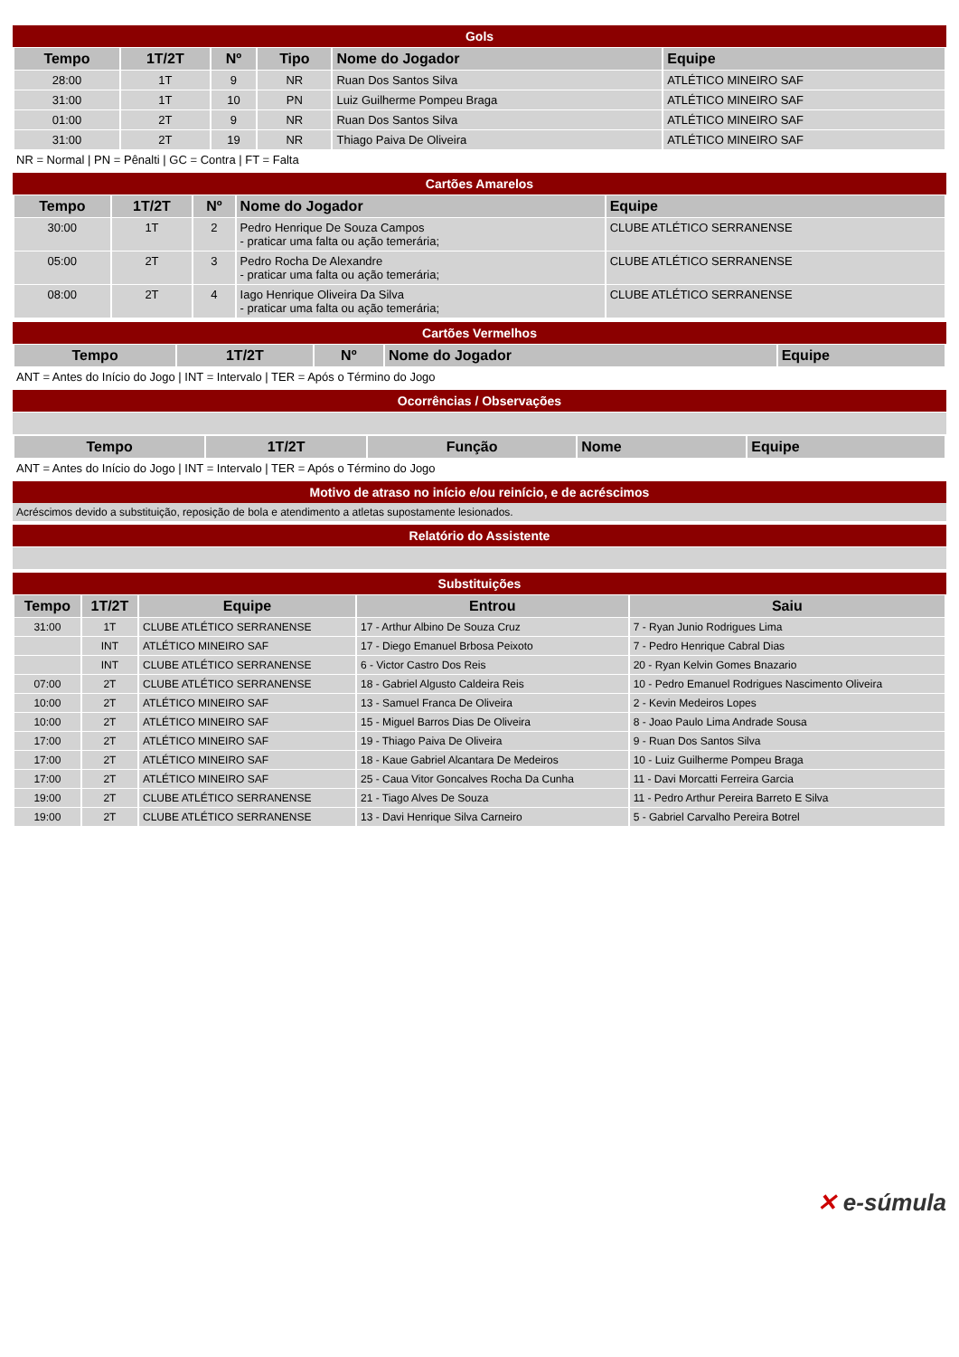Gols
| Tempo | 1T/2T | Nº | Tipo | Nome do Jogador | Equipe |
| --- | --- | --- | --- | --- | --- |
| 28:00 | 1T | 9 | NR | Ruan Dos Santos Silva | ATLÉTICO MINEIRO SAF |
| 31:00 | 1T | 10 | PN | Luiz Guilherme Pompeu Braga | ATLÉTICO MINEIRO SAF |
| 01:00 | 2T | 9 | NR | Ruan Dos Santos Silva | ATLÉTICO MINEIRO SAF |
| 31:00 | 2T | 19 | NR | Thiago Paiva De Oliveira | ATLÉTICO MINEIRO SAF |
NR = Normal | PN = Pênalti | GC = Contra | FT = Falta
Cartões Amarelos
| Tempo | 1T/2T | Nº | Nome do Jogador | Equipe |
| --- | --- | --- | --- | --- |
| 30:00 | 1T | 2 | Pedro Henrique De Souza Campos - praticar uma falta ou ação temerária; | CLUBE ATLÉTICO SERRANENSE |
| 05:00 | 2T | 3 | Pedro Rocha De Alexandre - praticar uma falta ou ação temerária; | CLUBE ATLÉTICO SERRANENSE |
| 08:00 | 2T | 4 | Iago Henrique Oliveira Da Silva - praticar uma falta ou ação temerária; | CLUBE ATLÉTICO SERRANENSE |
Cartões Vermelhos
| Tempo | 1T/2T | Nº | Nome do Jogador | Equipe |
| --- | --- | --- | --- | --- |
ANT = Antes do Início do Jogo | INT = Intervalo | TER = Após o Término do Jogo
Ocorrências / Observações
| Tempo | 1T/2T | Função | Nome | Equipe |
| --- | --- | --- | --- | --- |
ANT = Antes do Início do Jogo | INT = Intervalo | TER = Após o Término do Jogo
Motivo de atraso no início e/ou reinício, e de acréscimos
Acréscimos devido a substituição, reposição de bola e atendimento a atletas supostamente lesionados.
Relatório do Assistente
Substituições
| Tempo | 1T/2T | Equipe | Entrou | Saiu |
| --- | --- | --- | --- | --- |
| 31:00 | 1T | CLUBE ATLÉTICO SERRANENSE | 17 - Arthur Albino De Souza Cruz | 7 - Ryan Junio Rodrigues Lima |
| | INT | ATLÉTICO MINEIRO SAF | 17 - Diego Emanuel Brbosa Peixoto | 7 - Pedro Henrique Cabral Dias |
| | INT | CLUBE ATLÉTICO SERRANENSE | 6 - Victor Castro Dos Reis | 20 - Ryan Kelvin Gomes Bnazario |
| 07:00 | 2T | CLUBE ATLÉTICO SERRANENSE | 18 - Gabriel Algusto Caldeira Reis | 10 - Pedro Emanuel Rodrigues Nascimento Oliveira |
| 10:00 | 2T | ATLÉTICO MINEIRO SAF | 13 - Samuel Franca De Oliveira | 2 - Kevin Medeiros Lopes |
| 10:00 | 2T | ATLÉTICO MINEIRO SAF | 15 - Miguel Barros Dias De Oliveira | 8 - Joao Paulo Lima Andrade Sousa |
| 17:00 | 2T | ATLÉTICO MINEIRO SAF | 19 - Thiago Paiva De Oliveira | 9 - Ruan Dos Santos Silva |
| 17:00 | 2T | ATLÉTICO MINEIRO SAF | 18 - Kaue Gabriel Alcantara De Medeiros | 10 - Luiz Guilherme Pompeu Braga |
| 17:00 | 2T | ATLÉTICO MINEIRO SAF | 25 - Caua Vitor Goncalves Rocha Da Cunha | 11 - Davi Morcatti Ferreira Garcia |
| 19:00 | 2T | CLUBE ATLÉTICO SERRANENSE | 21 - Tiago Alves De Souza | 11 - Pedro Arthur Pereira Barreto E Silva |
| 19:00 | 2T | CLUBE ATLÉTICO SERRANENSE | 13 - Davi Henrique Silva Carneiro | 5 - Gabriel Carvalho Pereira Botrel |
✕ e-súmula